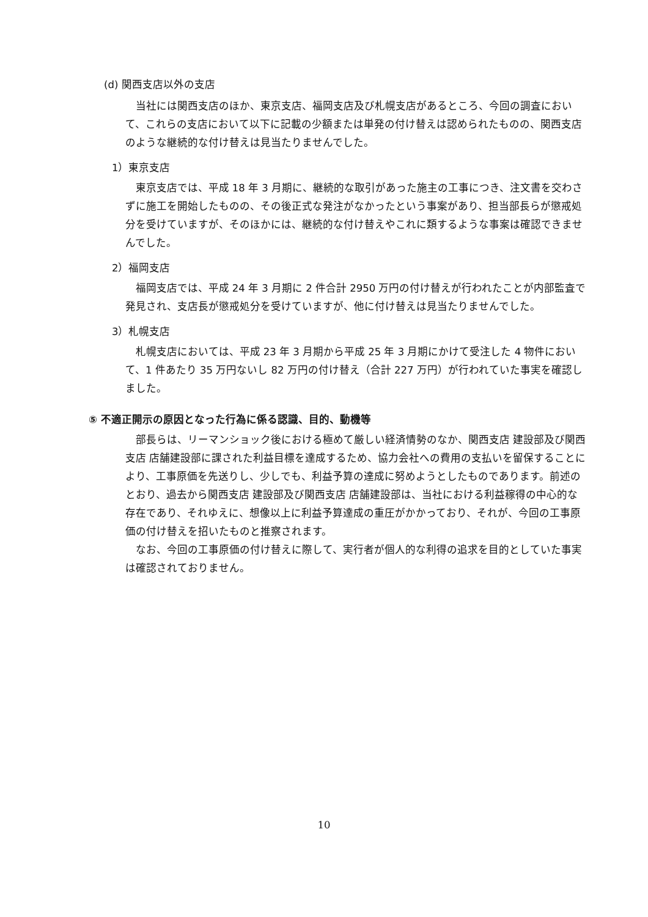(d) 関西支店以外の支店
当社には関西支店のほか、東京支店、福岡支店及び札幌支店があるところ、今回の調査において、これらの支店において以下に記載の少額または単発の付け替えは認められたものの、関西支店のような継続的な付け替えは見当たりませんでした。
1）東京支店
東京支店では、平成 18 年 3 月期に、継続的な取引があった施主の工事につき、注文書を交わさずに施工を開始したものの、その後正式な発注がなかったという事案があり、担当部長らが懲戒処分を受けていますが、そのほかには、継続的な付け替えやこれに類するような事案は確認できませんでした。
2）福岡支店
福岡支店では、平成 24 年 3 月期に 2 件合計 2950 万円の付け替えが行われたことが内部監査で発見され、支店長が懲戒処分を受けていますが、他に付け替えは見当たりませんでした。
3）札幌支店
札幌支店においては、平成 23 年 3 月期から平成 25 年 3 月期にかけて受注した 4 物件において、1 件あたり 35 万円ないし 82 万円の付け替え（合計 227 万円）が行われていた事実を確認しました。
⑤ 不適正開示の原因となった行為に係る認識、目的、動機等
部長らは、リーマンショック後における極めて厳しい経済情勢のなか、関西支店 建設部及び関西支店 店舗建設部に課された利益目標を達成するため、協力会社への費用の支払いを留保することにより、工事原価を先送りし、少しでも、利益予算の達成に努めようとしたものであります。前述のとおり、過去から関西支店 建設部及び関西支店 店舗建設部は、当社における利益稼得の中心的な存在であり、それゆえに、想像以上に利益予算達成の重圧がかかっており、それが、今回の工事原価の付け替えを招いたものと推察されます。
なお、今回の工事原価の付け替えに際して、実行者が個人的な利得の追求を目的としていた事実は確認されておりません。
10